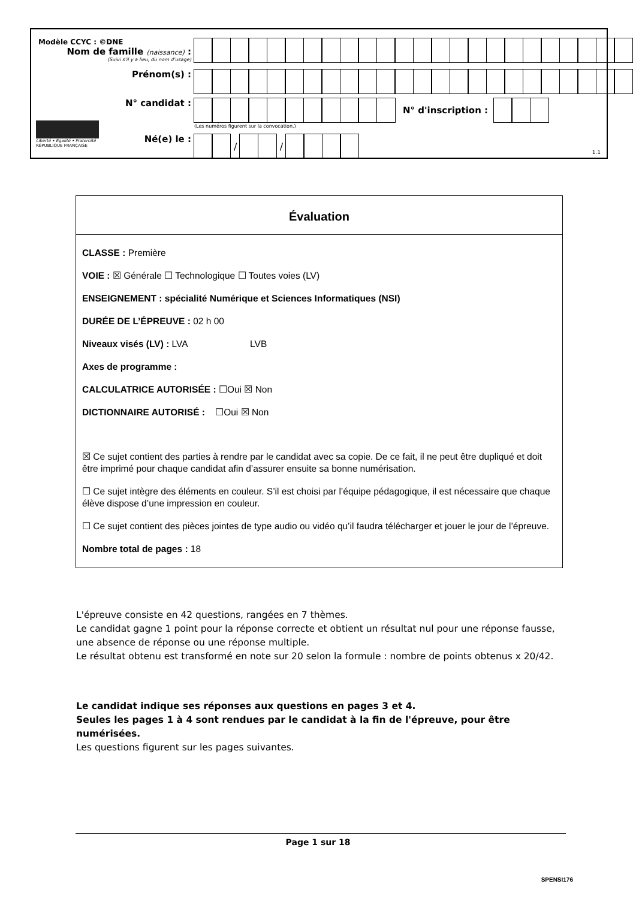Modèle CCYC : ©DNE
Nom de famille (naissance) :
(Suivi s'il y a lieu, du nom d'usage)
Prénom(s) :
N° candidat : N° d'inscription :
(Les numéros figurent sur la convocation.)
Liberté • Égalité • Fraternité
RÉPUBLIQUE FRANÇAISE
Né(e) le :
/
/
1.1
Évaluation
CLASSE : Première
VOIE : ☒ Générale ☐ Technologique ☐ Toutes voies (LV)
ENSEIGNEMENT : spécialité Numérique et Sciences Informatiques (NSI)
DURÉE DE L’ÉPREUVE : 02 h 00
Niveaux visés (LV) : LVA LVB
Axes de programme :
CALCULATRICE AUTORISÉE : ☐Oui ☒ Non
DICTIONNAIRE AUTORISÉ : ☐Oui ☒ Non
☒ Ce sujet contient des parties à rendre par le candidat avec sa copie. De ce fait, il ne peut être dupliqué et doit être imprimé pour chaque candidat afin d’assurer ensuite sa bonne numérisation.
☐ Ce sujet intègre des éléments en couleur. S’il est choisi par l’équipe pédagogique, il est nécessaire que chaque élève dispose d’une impression en couleur.
☐ Ce sujet contient des pièces jointes de type audio ou vidéo qu’il faudra télécharger et jouer le jour de l’épreuve.
Nombre total de pages : 18
L'épreuve consiste en 42 questions, rangées en 7 thèmes.
Le candidat gagne 1 point pour la réponse correcte et obtient un résultat nul pour une réponse fausse, une absence de réponse ou une réponse multiple.
Le résultat obtenu est transformé en note sur 20 selon la formule : nombre de points obtenus x 20/42.
Le candidat indique ses réponses aux questions en pages 3 et 4.
Seules les pages 1 à 4 sont rendues par le candidat à la fin de l'épreuve, pour être numérisées.
Les questions figurent sur les pages suivantes.
Page 1 sur 18
SPENSI176